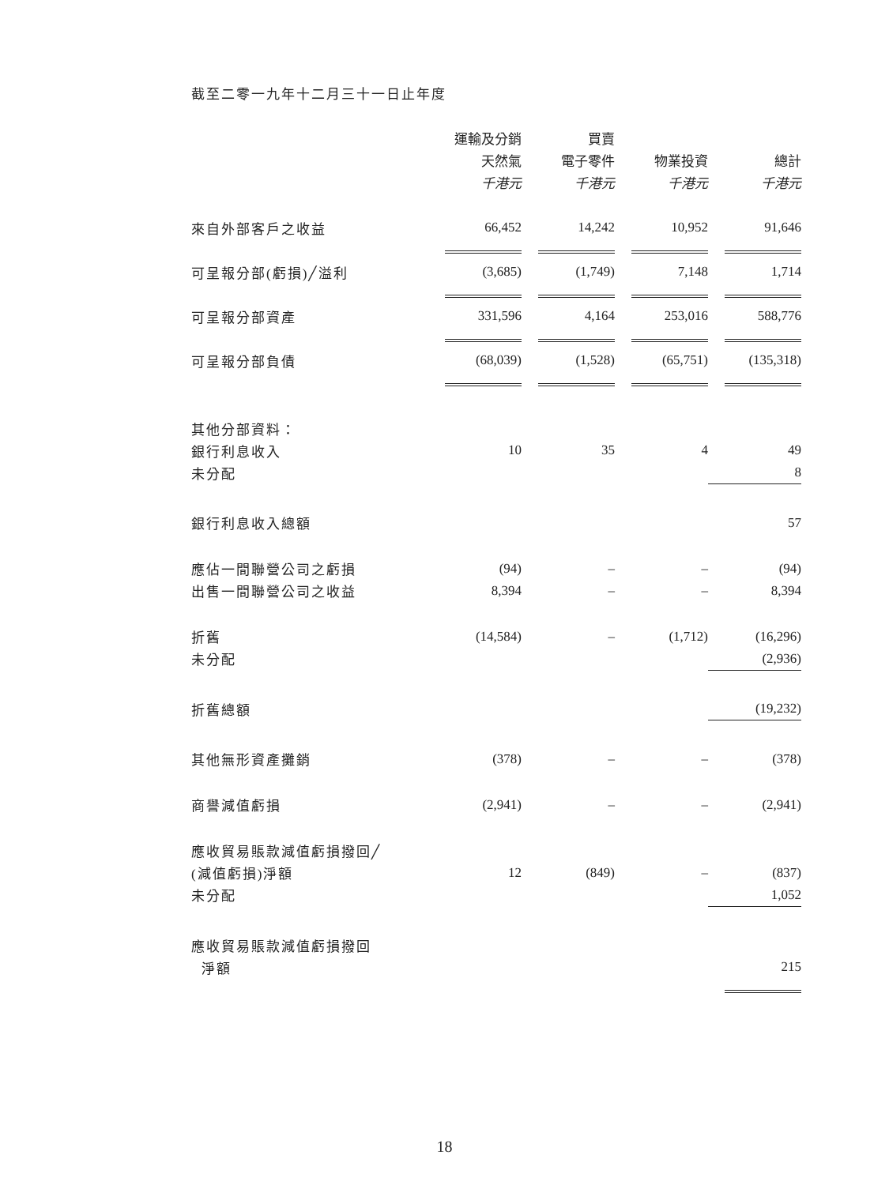截至二零一九年十二月三十一日止年度
| | 運輸及分銷 | 買賣 | | |
| | 天然氣 | 電子零件 | 物業投資 | 總計 |
| | 千港元 | 千港元 | 千港元 | 千港元 |
| 來自外部客戶之收益 | 66,452 | 14,242 | 10,952 | 91,646 |
| 可呈報分部(虧損)╱溢利 | (3,685) | (1,749) | 7,148 | 1,714 |
| 可呈報分部資產 | 331,596 | 4,164 | 253,016 | 588,776 |
| 可呈報分部負債 | (68,039) | (1,528) | (65,751) | (135,318) |
| 其他分部資料： | | | | |
| 銀行利息收入 | 10 | 35 | 4 | 49 |
| 未分配 | | | | 8 |
| 銀行利息收入總額 | | | | 57 |
| 應佔一間聯營公司之虧損 | (94) | – | – | (94) |
| 出售一間聯營公司之收益 | 8,394 | – | – | 8,394 |
| 折舊 | (14,584) | – | (1,712) | (16,296) |
| 未分配 | | | | (2,936) |
| 折舊總額 | | | | (19,232) |
| 其他無形資產攤銷 | (378) | – | – | (378) |
| 商譽減值虧損 | (2,941) | – | – | (2,941) |
| 應收貿易賬款減值虧損撥回╱ | | | | |
| (減值虧損)淨額 | 12 | (849) | – | (837) |
| 未分配 | | | | 1,052 |
| 應收貿易賬款減值虧損撥回 | | | | |
| 淨額 | | | | 215 |
18